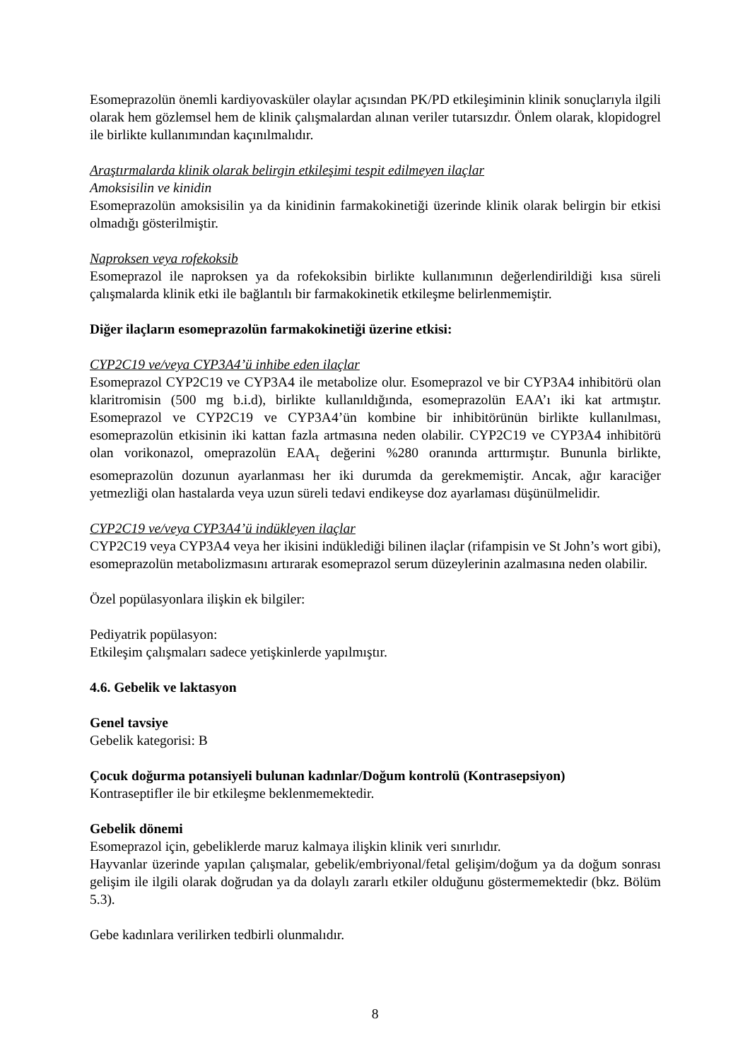Esomeprazolün önemli kardiyovasküler olaylar açısından PK/PD etkileşiminin klinik sonuçlarıyla ilgili olarak hem gözlemsel hem de klinik çalışmalardan alınan veriler tutarsızdır. Önlem olarak, klopidogrel ile birlikte kullanımından kaçınılmalıdır.
Araştırmalarda klinik olarak belirgin etkileşimi tespit edilmeyen ilaçlar
Amoksisilin ve kinidin
Esomeprazolün amoksisilin ya da kinidinin farmakokinetiği üzerinde klinik olarak belirgin bir etkisi olmadığı gösterilmiştir.
Naproksen veya rofekoksib
Esomeprazol ile naproksen ya da rofekoksibin birlikte kullanımının değerlendirildiği kısa süreli çalışmalarda klinik etki ile bağlantılı bir farmakokinetik etkileşme belirlenmemiştir.
Diğer ilaçların esomeprazolün farmakokinetiği üzerine etkisi:
CYP2C19 ve/veya CYP3A4’ü inhibe eden ilaçlar
Esomeprazol CYP2C19 ve CYP3A4 ile metabolize olur. Esomeprazol ve bir CYP3A4 inhibitörü olan klaritromisin (500 mg b.i.d), birlikte kullanıldığında, esomeprazolün EAA’ı iki kat artmıştır. Esomeprazol ve CYP2C19 ve CYP3A4’ün kombine bir inhibitörünün birlikte kullanılması, esomeprazolün etkisinin iki kattan fazla artmasına neden olabilir. CYP2C19 ve CYP3A4 inhibitörü olan vorikonazol, omeprazolün EAA<sub>τ</sub> değerini %280 oranında arttırmıştır. Bununla birlikte, esomeprazolün dozunun ayarlanması her iki durumda da gerekmemiştir. Ancak, ağır karaciğer yetmezliği olan hastalarda veya uzun süreli tedavi endikeyse doz ayarlaması düşünülmelidir.
CYP2C19 ve/veya CYP3A4’ü indükleyen ilaçlar
CYP2C19 veya CYP3A4 veya her ikisini indüklediği bilinen ilaçlar (rifampisin ve St John’s wort gibi), esomeprazolün metabolizmasını artırarak esomeprazol serum düzeylerinin azalmasına neden olabilir.
Özel popülasyonlara ilişkin ek bilgiler:
Pediyatrik popülasyon:
Etkileşim çalışmaları sadece yetişkinlerde yapılmıştır.
4.6. Gebelik ve laktasyon
Genel tavsiye
Gebelik kategorisi: B
Çocuk doğurma potansiyeli bulunan kadınlar/Doğum kontrolü (Kontrasepsiyon)
Kontraseptifler ile bir etkileşme beklenmemektedir.
Gebelik dönemi
Esomeprazol için, gebeliklerde maruz kalmaya ilişkin klinik veri sınırlıdır.
Hayvanlar üzerinde yapılan çalışmalar, gebelik/embriyonal/fetal gelişim/doğum ya da doğum sonrası gelişim ile ilgili olarak doğrudan ya da dolaylı zararlı etkiler olduğunu göstermemektedir (bkz. Bölüm 5.3).
Gebe kadınlara verilirken tedbirli olunmalıdır.
8